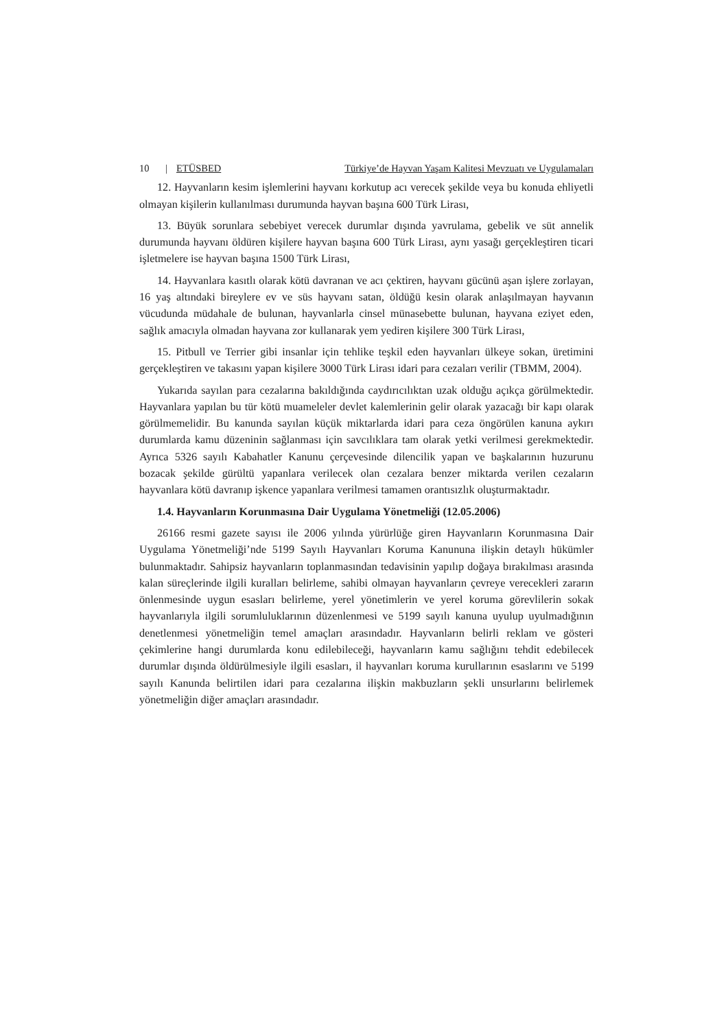10 | ETÜSBED Türkiye’de Hayvan Yaşam Kalitesi Mevzuatı ve Uygulamaları
12. Hayvanların kesim işlemlerini hayvanı korkutup acı verecek şekilde veya bu konuda ehliyetli olmayan kişilerin kullanılması durumunda hayvan başına 600 Türk Lirası,
13. Büyük sorunlara sebebiyet verecek durumlar dışında yavrulama, gebelik ve süt annelik durumunda hayvanı öldüren kişilere hayvan başına 600 Türk Lirası, aynı yasağı gerçekleştiren ticari işletmelere ise hayvan başına 1500 Türk Lirası,
14. Hayvanlara kasıtlı olarak kötü davranan ve acı çektiren, hayvanı gücünü aşan işlere zorlayan, 16 yaş altındaki bireylere ev ve süs hayvanı satan, öldüğü kesin olarak anlaşılmayan hayvanın vücudunda müdahale de bulunan, hayvanlarla cinsel münasebette bulunan, hayvana eziyet eden, sağlık amacıyla olmadan hayvana zor kullanarak yem yediren kişilere 300 Türk Lirası,
15. Pitbull ve Terrier gibi insanlar için tehlike teşkil eden hayvanları ülkeye sokan, üretimini gerçekleştiren ve takasını yapan kişilere 3000 Türk Lirası idari para cezaları verilir (TBMM, 2004).
Yukarıda sayılan para cezalarına bakıldığında caydırıcılıktan uzak olduğu açıkça görülmektedir. Hayvanlara yapılan bu tür kötü muameleler devlet kalemlerinin gelir olarak yazacağı bir kapı olarak görülmemelidir. Bu kanunda sayılan küçük miktarlarda idari para ceza öngörülen kanuna aykırı durumlarda kamu düzeninin sağlanması için savcılıklara tam olarak yetki verilmesi gerekmektedir. Ayrıca 5326 sayılı Kabahatler Kanunu çerçevesinde dilencilik yapan ve başkalarının huzurunu bozacak şekilde gürültü yapanlara verilecek olan cezalara benzer miktarda verilen cezaların hayvanlara kötü davranıp işkence yapanlara verilmesi tamamen orantısızlık oluşturmaktadır.
1.4. Hayvanların Korunmasına Dair Uygulama Yönetmeliği (12.05.2006)
26166 resmi gazete sayısı ile 2006 yılında yürürlüğe giren Hayvanların Korunmasına Dair Uygulama Yönetmeliği’nde 5199 Sayılı Hayvanları Koruma Kanununa ilişkin detaylı hükümler bulunmaktadır. Sahipsiz hayvanların toplanmasından tedavisinin yapılıp doğaya bırakılması arasında kalan süreçlerinde ilgili kuralları belirleme, sahibi olmayan hayvanların çevreye verecekleri zararın önlenmesinde uygun esasları belirleme, yerel yönetimlerin ve yerel koruma görevlilerin sokak hayvanlarıyla ilgili sorumluluklarının düzenlenmesi ve 5199 sayılı kanuna uyulup uyulmadığının denetlenmesi yönetmeliğin temel amaçları arasındadır. Hayvanların belirli reklam ve gösteri çekimlerine hangi durumlarda konu edilebileceği, hayvanların kamu sağlığını tehdit edebilecek durumlar dışında öldürülmesiyle ilgili esasları, il hayvanları koruma kurullarının esaslarını ve 5199 sayılı Kanunda belirtilen idari para cezalarına ilişkin makbuzların şekli unsurlarını belirlemek yönetmeliğin diğer amaçları arasındadır.